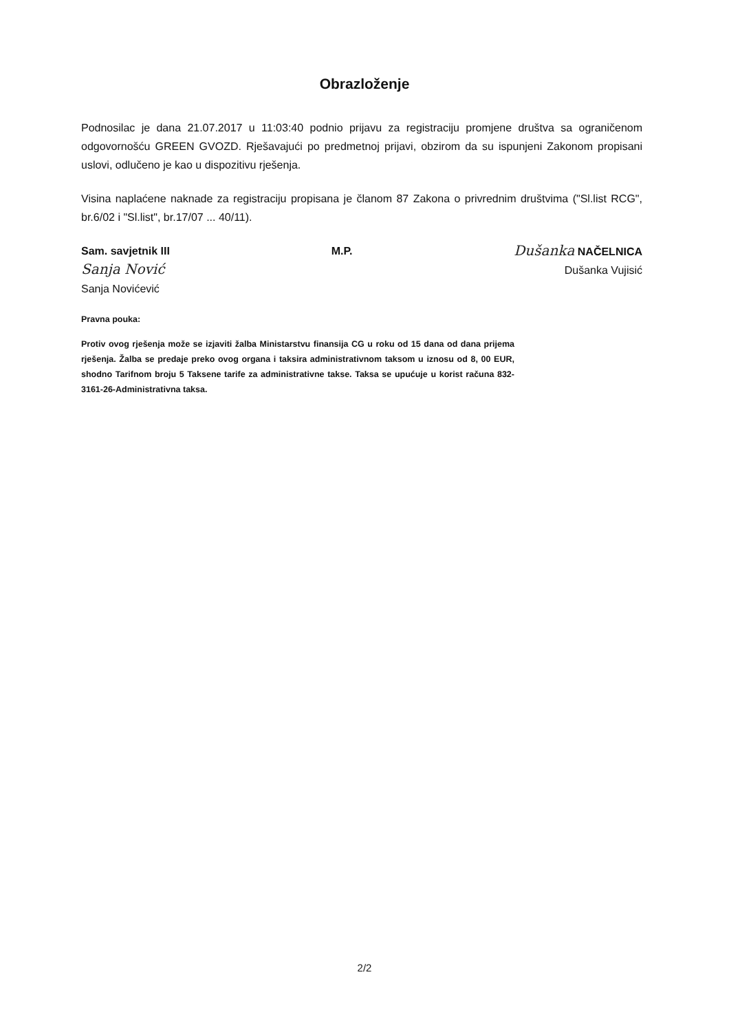Obrazloženje
Podnosilac je dana 21.07.2017 u 11:03:40 podnio prijavu za registraciju promjene društva sa ograničenom odgovornošću GREEN GVOZD. Rješavajući po predmetnoj prijavi, obzirom da su ispunjeni Zakonom propisani uslovi, odlučeno je kao u dispozitivu rješenja.
Visina naplaćene naknade za registraciju propisana je članom 87 Zakona o privrednim društvima ("Sl.list RCG", br.6/02 i "Sl.list", br.17/07 ... 40/11).
Sam. savjetnik III
Sanja Nović
Sanja Novićević
M.P.
Dušanka NAČELNICA
Dušanka Vujisić
Pravna pouka:
Protiv ovog rješenja može se izjaviti žalba Ministarstvu finansija CG u roku od 15 dana od dana prijema rješenja. Žalba se predaje preko ovog organa i taksira administrativnom taksom u iznosu od 8, 00 EUR, shodno Tarifnom broju 5 Taksene tarife za administrativne takse. Taksa se upućuje u korist računa 832-3161-26-Administrativna taksa.
2/2